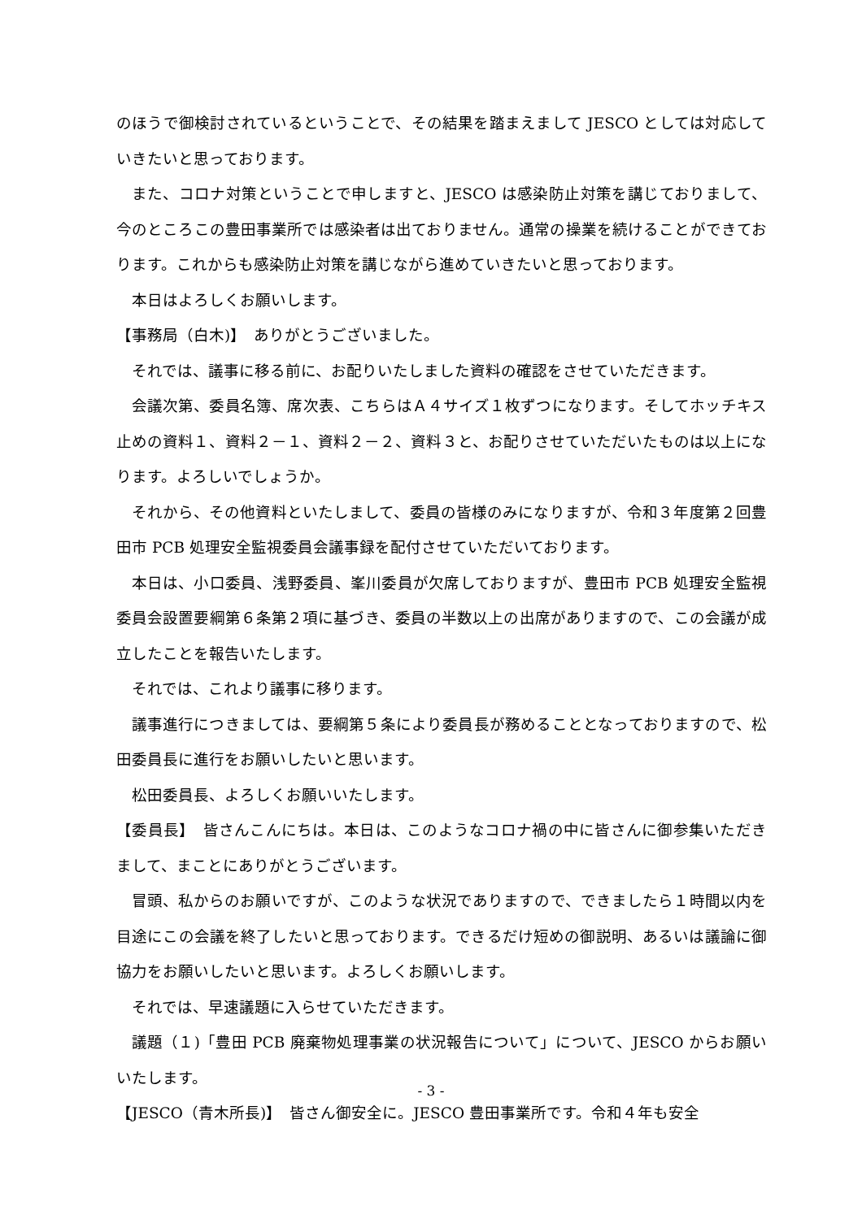のほうで御検討されているということで、その結果を踏まえまして JESCO としては対応していきたいと思っております。
また、コロナ対策ということで申しますと、JESCO は感染防止対策を講じておりまして、今のところこの豊田事業所では感染者は出ておりません。通常の操業を続けることができております。これからも感染防止対策を講じながら進めていきたいと思っております。
本日はよろしくお願いします。
【事務局（白木)】　ありがとうございました。
それでは、議事に移る前に、お配りいたしました資料の確認をさせていただきます。
会議次第、委員名簿、席次表、こちらはＡ４サイズ１枚ずつになります。そしてホッチキス止めの資料１、資料２－１、資料２－２、資料３と、お配りさせていただいたものは以上になります。よろしいでしょうか。
それから、その他資料といたしまして、委員の皆様のみになりますが、令和３年度第２回豊田市 PCB 処理安全監視委員会議事録を配付させていただいております。
本日は、小口委員、浅野委員、峯川委員が欠席しておりますが、豊田市 PCB 処理安全監視委員会設置要綱第６条第２項に基づき、委員の半数以上の出席がありますので、この会議が成立したことを報告いたします。
それでは、これより議事に移ります。
議事進行につきましては、要綱第５条により委員長が務めることとなっておりますので、松田委員長に進行をお願いしたいと思います。
松田委員長、よろしくお願いいたします。
【委員長】　皆さんこんにちは。本日は、このようなコロナ禍の中に皆さんに御参集いただきまして、まことにありがとうございます。
冒頭、私からのお願いですが、このような状況でありますので、できましたら１時間以内を目途にこの会議を終了したいと思っております。できるだけ短めの御説明、あるいは議論に御協力をお願いしたいと思います。よろしくお願いします。
それでは、早速議題に入らせていただきます。
議題（１)「豊田 PCB 廃棄物処理事業の状況報告について」について、JESCO からお願いいたします。
【JESCO（青木所長)】　皆さん御安全に。JESCO 豊田事業所です。令和４年も安全
- 3 -